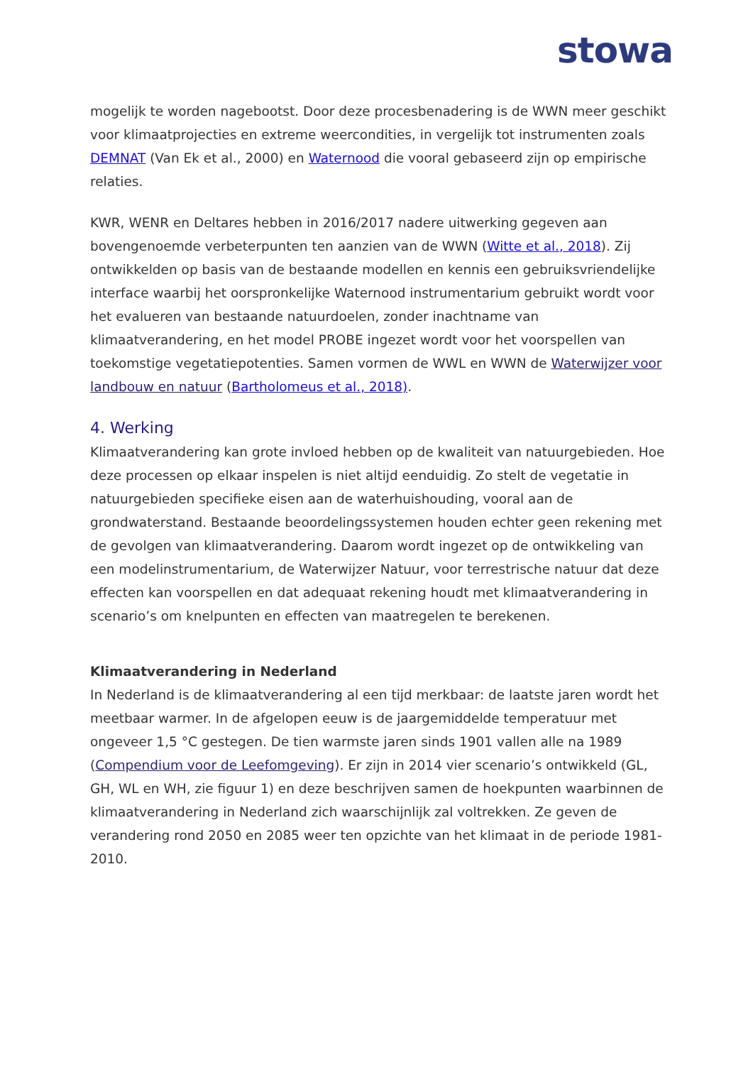stowa
mogelijk te worden nagebootst. Door deze procesbenadering is de WWN meer geschikt voor klimaatprojecties en extreme weercondities, in vergelijk tot instrumenten zoals DEMNAT (Van Ek et al., 2000) en Waternood die vooral gebaseerd zijn op empirische relaties.
KWR, WENR en Deltares hebben in 2016/2017 nadere uitwerking gegeven aan bovengenoemde verbeterpunten ten aanzien van de WWN (Witte et al., 2018). Zij ontwikkelden op basis van de bestaande modellen en kennis een gebruiksvriendelijke interface waarbij het oorspronkelijke Waternood instrumentarium gebruikt wordt voor het evalueren van bestaande natuurdoelen, zonder inachtname van klimaatverandering, en het model PROBE ingezet wordt voor het voorspellen van toekomstige vegetatiepotenties. Samen vormen de WWL en WWN de Waterwijzer voor landbouw en natuur (Bartholomeus et al., 2018).
4. Werking
Klimaatverandering kan grote invloed hebben op de kwaliteit van natuurgebieden. Hoe deze processen op elkaar inspelen is niet altijd eenduidig. Zo stelt de vegetatie in natuurgebieden specifieke eisen aan de waterhuishouding, vooral aan de grondwaterstand. Bestaande beoordelingssystemen houden echter geen rekening met de gevolgen van klimaatverandering. Daarom wordt ingezet op de ontwikkeling van een modelinstrumentarium, de Waterwijzer Natuur, voor terrestrische natuur dat deze effecten kan voorspellen en dat adequaat rekening houdt met klimaatverandering in scenario’s om knelpunten en effecten van maatregelen te berekenen.
Klimaatverandering in Nederland
In Nederland is de klimaatverandering al een tijd merkbaar: de laatste jaren wordt het meetbaar warmer. In de afgelopen eeuw is de jaargemiddelde temperatuur met ongeveer 1,5 °C gestegen. De tien warmste jaren sinds 1901 vallen alle na 1989 (Compendium voor de Leefomgeving). Er zijn in 2014 vier scenario’s ontwikkeld (GL, GH, WL en WH, zie figuur 1) en deze beschrijven samen de hoekpunten waarbinnen de klimaatverandering in Nederland zich waarschijnlijk zal voltrekken. Ze geven de verandering rond 2050 en 2085 weer ten opzichte van het klimaat in de periode 1981-2010.